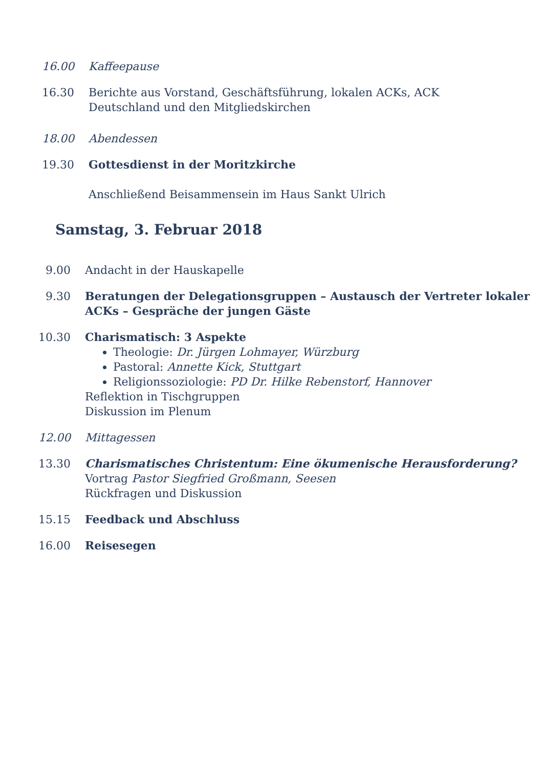16.00 Kaffeepause
16.30 Berichte aus Vorstand, Geschäftsführung, lokalen ACKs, ACK
Deutschland und den Mitgliedskirchen
18.00 Abendessen
19.30 Gottesdienst in der Moritzkirche
Anschließend Beisammensein im Haus Sankt Ulrich
Samstag, 3. Februar 2018
9.00 Andacht in der Hauskapelle
9.30 Beratungen der Delegationsgruppen – Austausch der Vertreter lokaler ACKs – Gespräche der jungen Gäste
10.30 Charismatisch: 3 Aspekte
Theologie: Dr. Jürgen Lohmayer, Würzburg
Pastoral: Annette Kick, Stuttgart
Religionssoziologie: PD Dr. Hilke Rebenstorf, Hannover
Reflektion in Tischgruppen
Diskussion im Plenum
12.00 Mittagessen
13.30 Charismatisches Christentum: Eine ökumenische Herausforderung?
Vortrag Pastor Siegfried Großmann, Seesen
Rückfragen und Diskussion
15.15 Feedback und Abschluss
16.00 Reisesegen